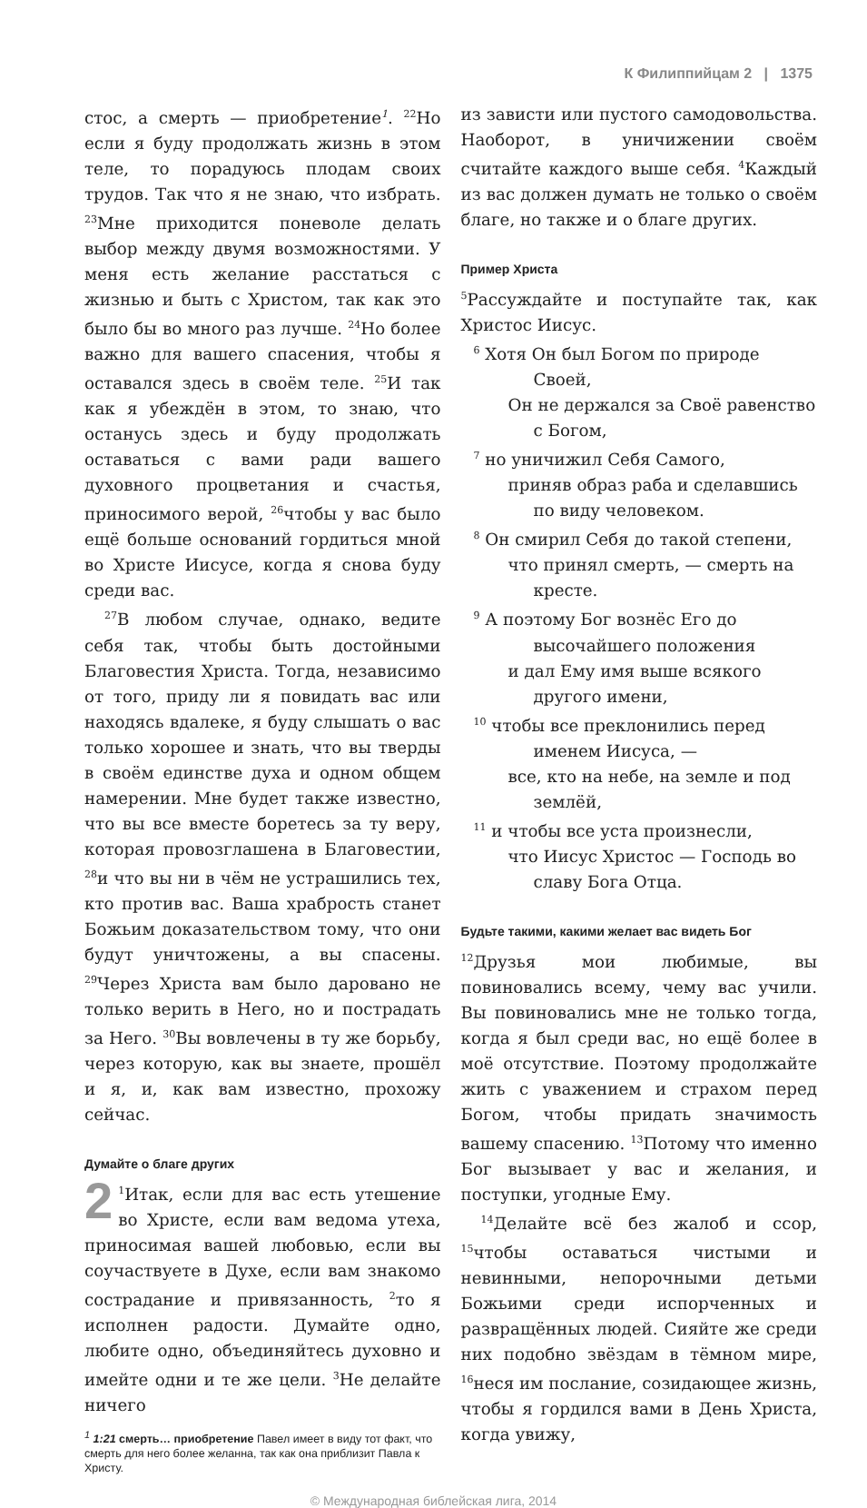К Филиппийцам 2 | 1375
стос, а смерть — приобретение<sup>1</sup>. <sup>22</sup>Но если я буду продолжать жизнь в этом теле, то порадуюсь плодам своих трудов. Так что я не знаю, что избрать. <sup>23</sup>Мне приходится поневоле делать выбор между двумя возможностями. У меня есть желание расстаться с жизнью и быть с Христом, так как это было бы во много раз лучше. <sup>24</sup>Но более важно для вашего спасения, чтобы я оставался здесь в своём теле. <sup>25</sup>И так как я убеждён в этом, то знаю, что останусь здесь и буду продолжать оставаться с вами ради вашего духовного процветания и счастья, приносимого верой, <sup>26</sup>чтобы у вас было ещё больше оснований гордиться мной во Христе Иисусе, когда я снова буду среди вас.
<sup>27</sup> В любом случае, однако, ведите себя так, чтобы быть достойными Благовестия Христа. Тогда, независимо от того, приду ли я повидать вас или находясь вдалеке, я буду слышать о вас только хорошее и знать, что вы тверды в своём единстве духа и одном общем намерении. Мне будет также известно, что вы все вместе боретесь за ту веру, которая провозглашена в Благовестии, <sup>28</sup>и что вы ни в чём не устрашились тех, кто против вас. Ваша храбрость станет Божьим доказательством тому, что они будут уничтожены, а вы спасены. <sup>29</sup>Через Христа вам было даровано не только верить в Него, но и пострадать за Него. <sup>30</sup>Вы вовлечены в ту же борьбу, через которую, как вы знаете, прошёл и я, и, как вам известно, прохожу сейчас.
Думайте о благе других
2<sup>1</sup>Итак, если для вас есть утешение во Христе, если вам ведома утеха, приносимая вашей любовью, если вы соучаствуете в Духе, если вам знакомо сострадание и привязанность, <sup>2</sup>то я исполнен радости. Думайте одно, любите одно, объединяйтесь духовно и имейте одни и те же цели. <sup>3</sup>Не делайте ничего
<sup>1</sup> 1:21 смерть… приобретение Павел имеет в виду тот факт, что смерть для него более желанна, так как она приблизит Павла к Христу.
из зависти или пустого самодовольства. Наоборот, в уничижении своём считайте каждого выше себя. <sup>4</sup>Каждый из вас должен думать не только о своём благе, но также и о благе других.
Пример Христа
<sup>5</sup> Рассуждайте и поступайте так, как Христос Иисус.
<sup>6</sup> Хотя Он был Богом по природе
Своей,
Он не держался за Своё равенство
с Богом,
<sup>7</sup> но уничижил Себя Самого,
приняв образ раба и сделавшись
по виду человеком.
<sup>8</sup> Он смирил Себя до такой степени,
что принял смерть, — смерть на
кресте.
<sup>9</sup> А поэтому Бог вознёс Его до
высочайшего положения
и дал Ему имя выше всякого
другого имени,
<sup>10</sup> чтобы все преклонились перед
именем Иисуса, —
все, кто на небе, на земле и под
землёй,
<sup>11</sup> и чтобы все уста произнесли,
что Иисус Христос — Господь во
славу Бога Отца.
Будьте такими, какими желает вас видеть Бог
<sup>12</sup> Друзья мои любимые, вы повиновались всему, чему вас учили. Вы повиновались мне не только тогда, когда я был среди вас, но ещё более в моё отсутствие. Поэтому продолжайте жить с уважением и страхом перед Богом, чтобы придать значимость вашему спасению. <sup>13</sup>Потому что именно Бог вызывает у вас и желания, и поступки, угодные Ему.
<sup>14</sup> Делайте всё без жалоб и ссор, <sup>15</sup>чтобы оставаться чистыми и невинными, непорочными детьми Божьими среди испорченных и развращённых людей. Сияйте же среди них подобно звёздам в тёмном мире, <sup>16</sup>неся им послание, созидающее жизнь, чтобы я гордился вами в День Христа, когда увижу,
© Международная библейская лига, 2014